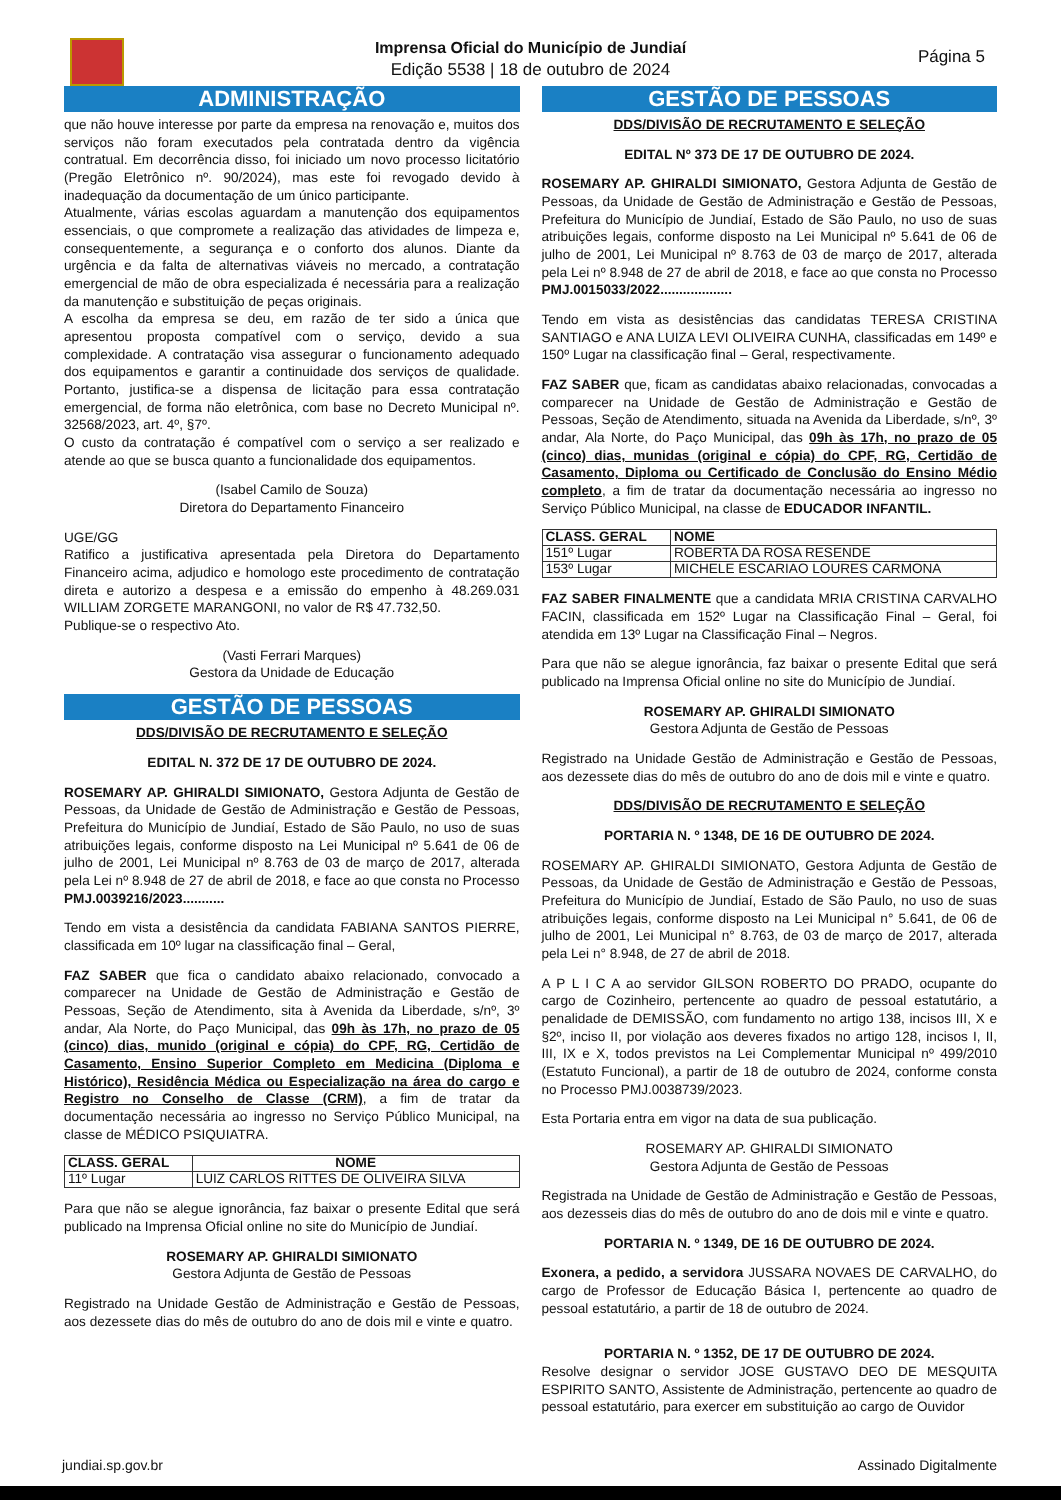Imprensa Oficial do Município de Jundiaí
Edição 5538 | 18 de outubro de 2024
Página 5
ADMINISTRAÇÃO
que não houve interesse por parte da empresa na renovação e, muitos dos serviços não foram executados pela contratada dentro da vigência contratual. Em decorrência disso, foi iniciado um novo processo licitatório (Pregão Eletrônico nº. 90/2024), mas este foi revogado devido à inadequação da documentação de um único participante.
Atualmente, várias escolas aguardam a manutenção dos equipamentos essenciais, o que compromete a realização das atividades de limpeza e, consequentemente, a segurança e o conforto dos alunos. Diante da urgência e da falta de alternativas viáveis no mercado, a contratação emergencial de mão de obra especializada é necessária para a realização da manutenção e substituição de peças originais.
A escolha da empresa se deu, em razão de ter sido a única que apresentou proposta compatível com o serviço, devido a sua complexidade. A contratação visa assegurar o funcionamento adequado dos equipamentos e garantir a continuidade dos serviços de qualidade. Portanto, justifica-se a dispensa de licitação para essa contratação emergencial, de forma não eletrônica, com base no Decreto Municipal nº. 32568/2023, art. 4º, §7º.
O custo da contratação é compatível com o serviço a ser realizado e atende ao que se busca quanto a funcionalidade dos equipamentos.
(Isabel Camilo de Souza)
Diretora do Departamento Financeiro
UGE/GG
Ratifico a justificativa apresentada pela Diretora do Departamento Financeiro acima, adjudico e homologo este procedimento de contratação direta e autorizo a despesa e a emissão do empenho à 48.269.031 WILLIAM ZORGETE MARANGONI, no valor de R$ 47.732,50.
Publique-se o respectivo Ato.
(Vasti Ferrari Marques)
Gestora da Unidade de Educação
GESTÃO DE PESSOAS
DDS/DIVISÃO DE RECRUTAMENTO E SELEÇÃO
EDITAL N. 372 DE 17 DE OUTUBRO DE 2024.
ROSEMARY AP. GHIRALDI SIMIONATO, Gestora Adjunta de Gestão de Pessoas, da Unidade de Gestão de Administração e Gestão de Pessoas, Prefeitura do Município de Jundiaí, Estado de São Paulo, no uso de suas atribuições legais, conforme disposto na Lei Municipal nº 5.641 de 06 de julho de 2001, Lei Municipal nº 8.763 de 03 de março de 2017, alterada pela Lei nº 8.948 de 27 de abril de 2018, e face ao que consta no Processo PMJ.0039216/2023...........
Tendo em vista a desistência da candidata FABIANA SANTOS PIERRE, classificada em 10º lugar na classificação final – Geral,
FAZ SABER que fica o candidato abaixo relacionado, convocado a comparecer na Unidade de Gestão de Administração e Gestão de Pessoas, Seção de Atendimento, sita à Avenida da Liberdade, s/nº, 3º andar, Ala Norte, do Paço Municipal, das 09h às 17h, no prazo de 05 (cinco) dias, munido (original e cópia) do CPF, RG, Certidão de Casamento, Ensino Superior Completo em Medicina (Diploma e Histórico), Residência Médica ou Especialização na área do cargo e Registro no Conselho de Classe (CRM), a fim de tratar da documentação necessária ao ingresso no Serviço Público Municipal, na classe de MÉDICO PSIQUIATRA.
| CLASS. GERAL | NOME |
| --- | --- |
| 11º Lugar | LUIZ CARLOS RITTES DE OLIVEIRA SILVA |
Para que não se alegue ignorância, faz baixar o presente Edital que será publicado na Imprensa Oficial online no site do Município de Jundiaí.
ROSEMARY AP. GHIRALDI SIMIONATO
Gestora Adjunta de Gestão de Pessoas
Registrado na Unidade Gestão de Administração e Gestão de Pessoas, aos dezessete dias do mês de outubro do ano de dois mil e vinte e quatro.
GESTÃO DE PESSOAS
DDS/DIVISÃO DE RECRUTAMENTO E SELEÇÃO
EDITAL Nº 373 DE 17 DE OUTUBRO DE 2024.
ROSEMARY AP. GHIRALDI SIMIONATO, Gestora Adjunta de Gestão de Pessoas, da Unidade de Gestão de Administração e Gestão de Pessoas, Prefeitura do Município de Jundiaí, Estado de São Paulo, no uso de suas atribuições legais, conforme disposto na Lei Municipal nº 5.641 de 06 de julho de 2001, Lei Municipal nº 8.763 de 03 de março de 2017, alterada pela Lei nº 8.948 de 27 de abril de 2018, e face ao que consta no Processo PMJ.0015033/2022...................
Tendo em vista as desistências das candidatas TERESA CRISTINA SANTIAGO e ANA LUIZA LEVI OLIVEIRA CUNHA, classificadas em 149º e 150º Lugar na classificação final – Geral, respectivamente.
FAZ SABER que, ficam as candidatas abaixo relacionadas, convocadas a comparecer na Unidade de Gestão de Administração e Gestão de Pessoas, Seção de Atendimento, situada na Avenida da Liberdade, s/nº, 3º andar, Ala Norte, do Paço Municipal, das 09h às 17h, no prazo de 05 (cinco) dias, munidas (original e cópia) do CPF, RG, Certidão de Casamento, Diploma ou Certificado de Conclusão do Ensino Médio completo, a fim de tratar da documentação necessária ao ingresso no Serviço Público Municipal, na classe de EDUCADOR INFANTIL.
| CLASS. GERAL | NOME |
| --- | --- |
| 151º Lugar | ROBERTA DA ROSA RESENDE |
| 153º Lugar | MICHELE ESCARIAO LOURES CARMONA |
FAZ SABER FINALMENTE que a candidata MRIA CRISTINA CARVALHO FACIN, classificada em 152º Lugar na Classificação Final – Geral, foi atendida em 13º Lugar na Classificação Final – Negros.
Para que não se alegue ignorância, faz baixar o presente Edital que será publicado na Imprensa Oficial online no site do Município de Jundiaí.
ROSEMARY AP. GHIRALDI SIMIONATO
Gestora Adjunta de Gestão de Pessoas
Registrado na Unidade Gestão de Administração e Gestão de Pessoas, aos dezessete dias do mês de outubro do ano de dois mil e vinte e quatro.
DDS/DIVISÃO DE RECRUTAMENTO E SELEÇÃO
PORTARIA N. º 1348, DE 16 DE OUTUBRO DE 2024.
ROSEMARY AP. GHIRALDI SIMIONATO, Gestora Adjunta de Gestão de Pessoas, da Unidade de Gestão de Administração e Gestão de Pessoas, Prefeitura do Município de Jundiaí, Estado de São Paulo, no uso de suas atribuições legais, conforme disposto na Lei Municipal n° 5.641, de 06 de julho de 2001, Lei Municipal n° 8.763, de 03 de março de 2017, alterada pela Lei n° 8.948, de 27 de abril de 2018.
A P L I C A ao servidor GILSON ROBERTO DO PRADO, ocupante do cargo de Cozinheiro, pertencente ao quadro de pessoal estatutário, a penalidade de DEMISSÃO, com fundamento no artigo 138, incisos III, X e §2º, inciso II, por violação aos deveres fixados no artigo 128, incisos I, II, III, IX e X, todos previstos na Lei Complementar Municipal nº 499/2010 (Estatuto Funcional), a partir de 18 de outubro de 2024, conforme consta no Processo PMJ.0038739/2023.
Esta Portaria entra em vigor na data de sua publicação.
ROSEMARY AP. GHIRALDI SIMIONATO
Gestora Adjunta de Gestão de Pessoas
Registrada na Unidade de Gestão de Administração e Gestão de Pessoas, aos dezesseis dias do mês de outubro do ano de dois mil e vinte e quatro.
PORTARIA N. º 1349, DE 16 DE OUTUBRO DE 2024.
Exonera, a pedido, a servidora JUSSARA NOVAES DE CARVALHO, do cargo de Professor de Educação Básica I, pertencente ao quadro de pessoal estatutário, a partir de 18 de outubro de 2024.
PORTARIA N. º 1352, DE 17 DE OUTUBRO DE 2024.
Resolve designar o servidor JOSE GUSTAVO DEO DE MESQUITA ESPIRITO SANTO, Assistente de Administração, pertencente ao quadro de pessoal estatutário, para exercer em substituição ao cargo de Ouvidor
jundiai.sp.gov.br Assinado Digitalmente